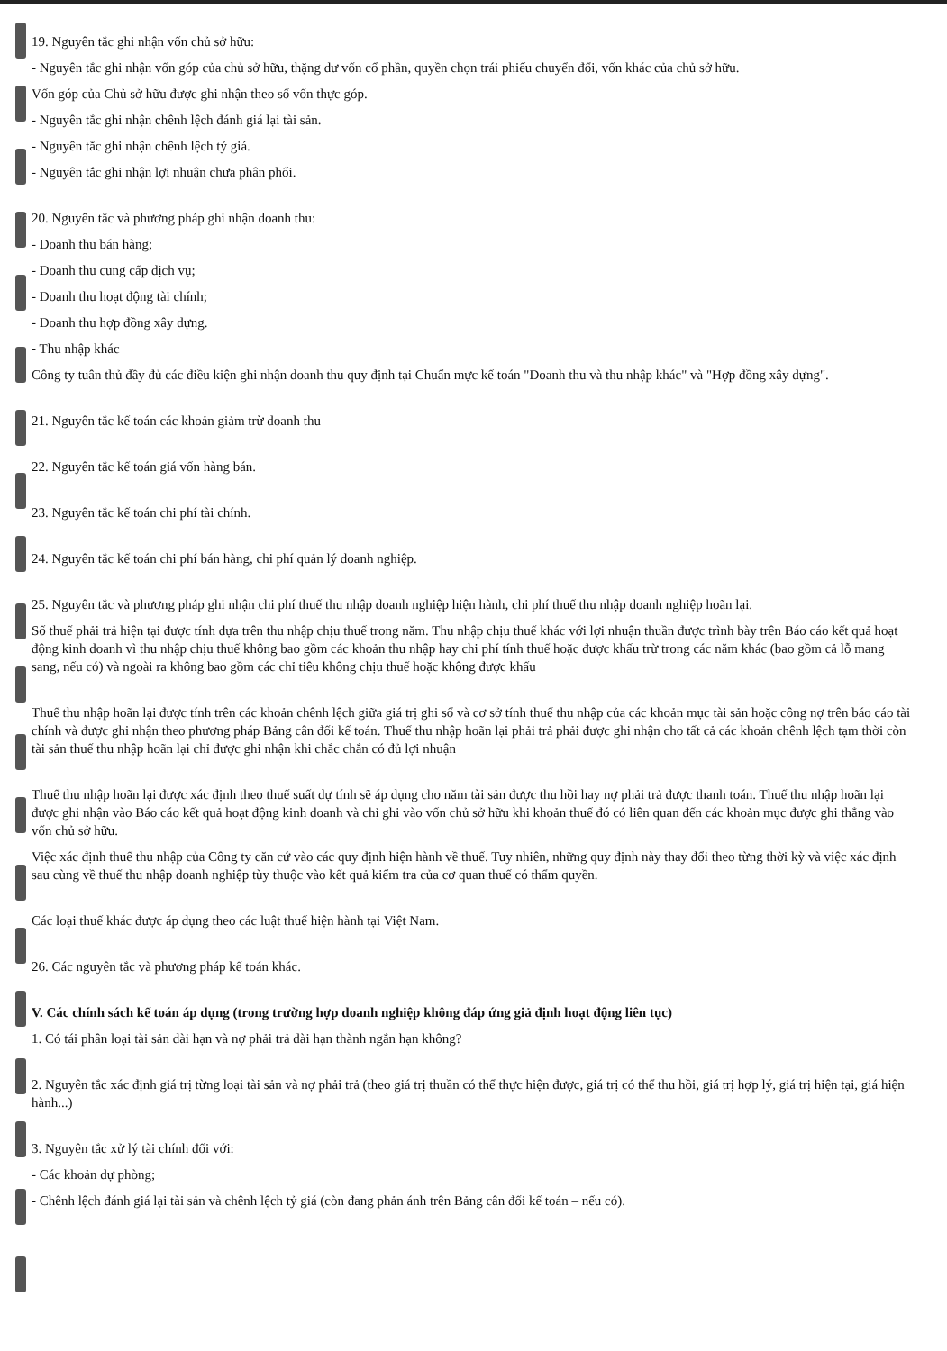19. Nguyên tắc ghi nhận vốn chủ sở hữu:
- Nguyên tắc ghi nhận vốn góp của chủ sở hữu, thặng dư vốn cổ phần, quyền chọn trái phiếu chuyển đổi, vốn khác của chủ sở hữu.
Vốn góp của Chủ sở hữu được ghi nhận theo số vốn thực góp.
- Nguyên tắc ghi nhận chênh lệch đánh giá lại tài sản.
- Nguyên tắc ghi nhận chênh lệch tỷ giá.
- Nguyên tắc ghi nhận lợi nhuận chưa phân phối.
20. Nguyên tắc và phương pháp ghi nhận doanh thu:
- Doanh thu bán hàng;
- Doanh thu cung cấp dịch vụ;
- Doanh thu hoạt động tài chính;
- Doanh thu hợp đồng xây dựng.
- Thu nhập khác
Công ty tuân thủ đầy đủ các điều kiện ghi nhận doanh thu quy định tại Chuẩn mực kế toán "Doanh thu và thu nhập khác" và "Hợp đồng xây dựng".
21. Nguyên tắc kế toán các khoản giảm trừ doanh thu
22. Nguyên tắc kế toán giá vốn hàng bán.
23. Nguyên tắc kế toán chi phí tài chính.
24. Nguyên tắc kế toán chi phí bán hàng, chi phí quản lý doanh nghiệp.
25. Nguyên tắc và phương pháp ghi nhận chi phí thuế thu nhập doanh nghiệp hiện hành, chi phí thuế thu nhập doanh nghiệp hoãn lại.
Số thuế phải trả hiện tại được tính dựa trên thu nhập chịu thuế trong năm. Thu nhập chịu thuế khác với lợi nhuận thuần được trình bày trên Báo cáo kết quả hoạt động kinh doanh vì thu nhập chịu thuế không bao gồm các khoản thu nhập hay chi phí tính thuế hoặc được khấu trừ trong các năm khác (bao gồm cả lỗ mang sang, nếu có) và ngoài ra không bao gồm các chỉ tiêu không chịu thuế hoặc không được khấu
Thuế thu nhập hoãn lại được tính trên các khoản chênh lệch giữa giá trị ghi sổ và cơ sở tính thuế thu nhập của các khoản mục tài sản hoặc công nợ trên báo cáo tài chính và được ghi nhận theo phương pháp Bảng cân đối kế toán. Thuế thu nhập hoãn lại phải trả phải được ghi nhận cho tất cả các khoản chênh lệch tạm thời còn tài sản thuế thu nhập hoãn lại chỉ được ghi nhận khi chắc chắn có đủ lợi nhuận
Thuế thu nhập hoãn lại được xác định theo thuế suất dự tính sẽ áp dụng cho năm tài sản được thu hồi hay nợ phải trả được thanh toán. Thuế thu nhập hoãn lại được ghi nhận vào Báo cáo kết quả hoạt động kinh doanh và chỉ ghi vào vốn chủ sở hữu khi khoản thuế đó có liên quan đến các khoản mục được ghi thẳng vào vốn chủ sở hữu.
Việc xác định thuế thu nhập của Công ty căn cứ vào các quy định hiện hành về thuế. Tuy nhiên, những quy định này thay đổi theo từng thời kỳ và việc xác định sau cùng về thuế thu nhập doanh nghiệp tùy thuộc vào kết quả kiểm tra của cơ quan thuế có thẩm quyền.
Các loại thuế khác được áp dụng theo các luật thuế hiện hành tại Việt Nam.
26. Các nguyên tắc và phương pháp kế toán khác.
V. Các chính sách kế toán áp dụng (trong trường hợp doanh nghiệp không đáp ứng giả định hoạt động liên tục)
1. Có tái phân loại tài sản dài hạn và nợ phải trả dài hạn thành ngắn hạn không?
2. Nguyên tắc xác định giá trị từng loại tài sản và nợ phải trả (theo giá trị thuần có thể thực hiện được, giá trị có thể thu hồi, giá trị hợp lý, giá trị hiện tại, giá hiện hành...)
3. Nguyên tắc xử lý tài chính đối với:
- Các khoản dự phòng;
- Chênh lệch đánh giá lại tài sản và chênh lệch tỷ giá (còn đang phản ánh trên Bảng cân đối kế toán – nếu có).